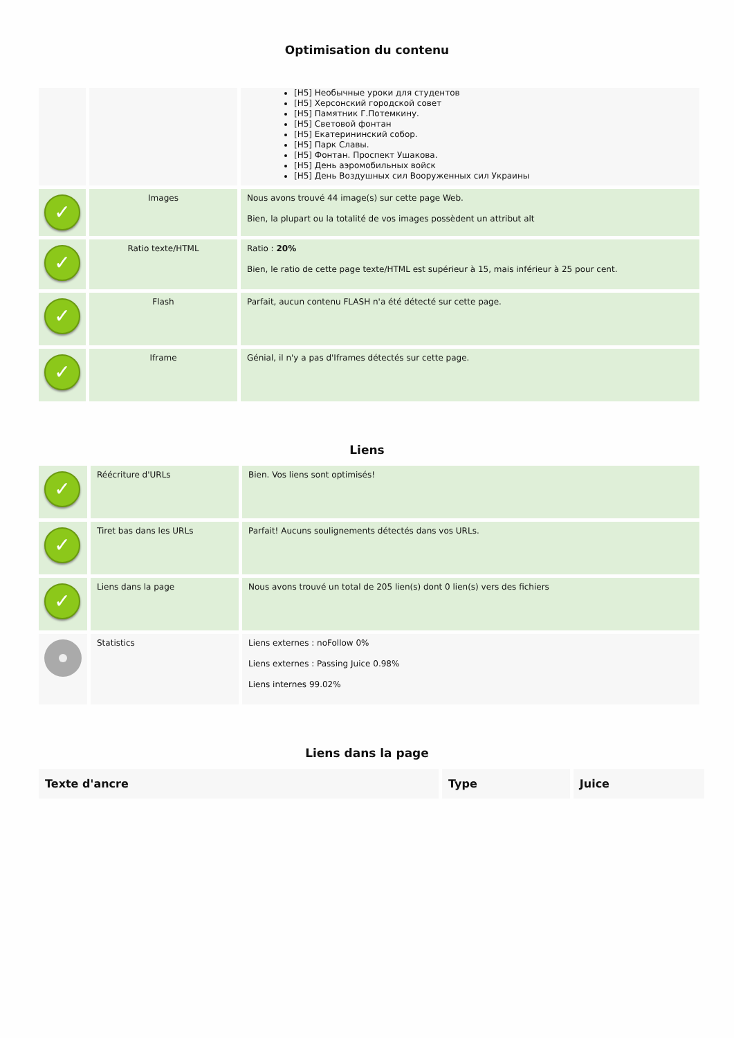Optimisation du contenu
| | | [H5] Необычные уроки для студентов [H5] Херсонский городской совет [H5] Памятник Г.Потемкину. [H5] Световой фонтан [H5] Екатерининский собор. [H5] Парк Славы. [H5] Фонтан. Проспект Ушакова. [H5] День аэромобильных войск [H5] День Воздушных сил Вооруженных сил Украины |
| ✓ | Images | Nous avons trouvé 44 image(s) sur cette page Web. Bien, la plupart ou la totalité de vos images possèdent un attribut alt |
| ✓ | Ratio texte/HTML | Ratio : 20% Bien, le ratio de cette page texte/HTML est supérieur à 15, mais inférieur à 25 pour cent. |
| ✓ | Flash | Parfait, aucun contenu FLASH n'a été détecté sur cette page. |
| ✓ | Iframe | Génial, il n'y a pas d'Iframes détectés sur cette page. |
Liens
| ✓ | Réécriture d'URLs | Bien. Vos liens sont optimisés! |
| ✓ | Tiret bas dans les URLs | Parfait! Aucuns soulignements détectés dans vos URLs. |
| ✓ | Liens dans la page | Nous avons trouvé un total de 205 lien(s) dont 0 lien(s) vers des fichiers |
| | Statistics | Liens externes : noFollow 0% Liens externes : Passing Juice 0.98% Liens internes 99.02% |
Liens dans la page
| Texte d'ancre | Type | Juice |
| --- | --- | --- |